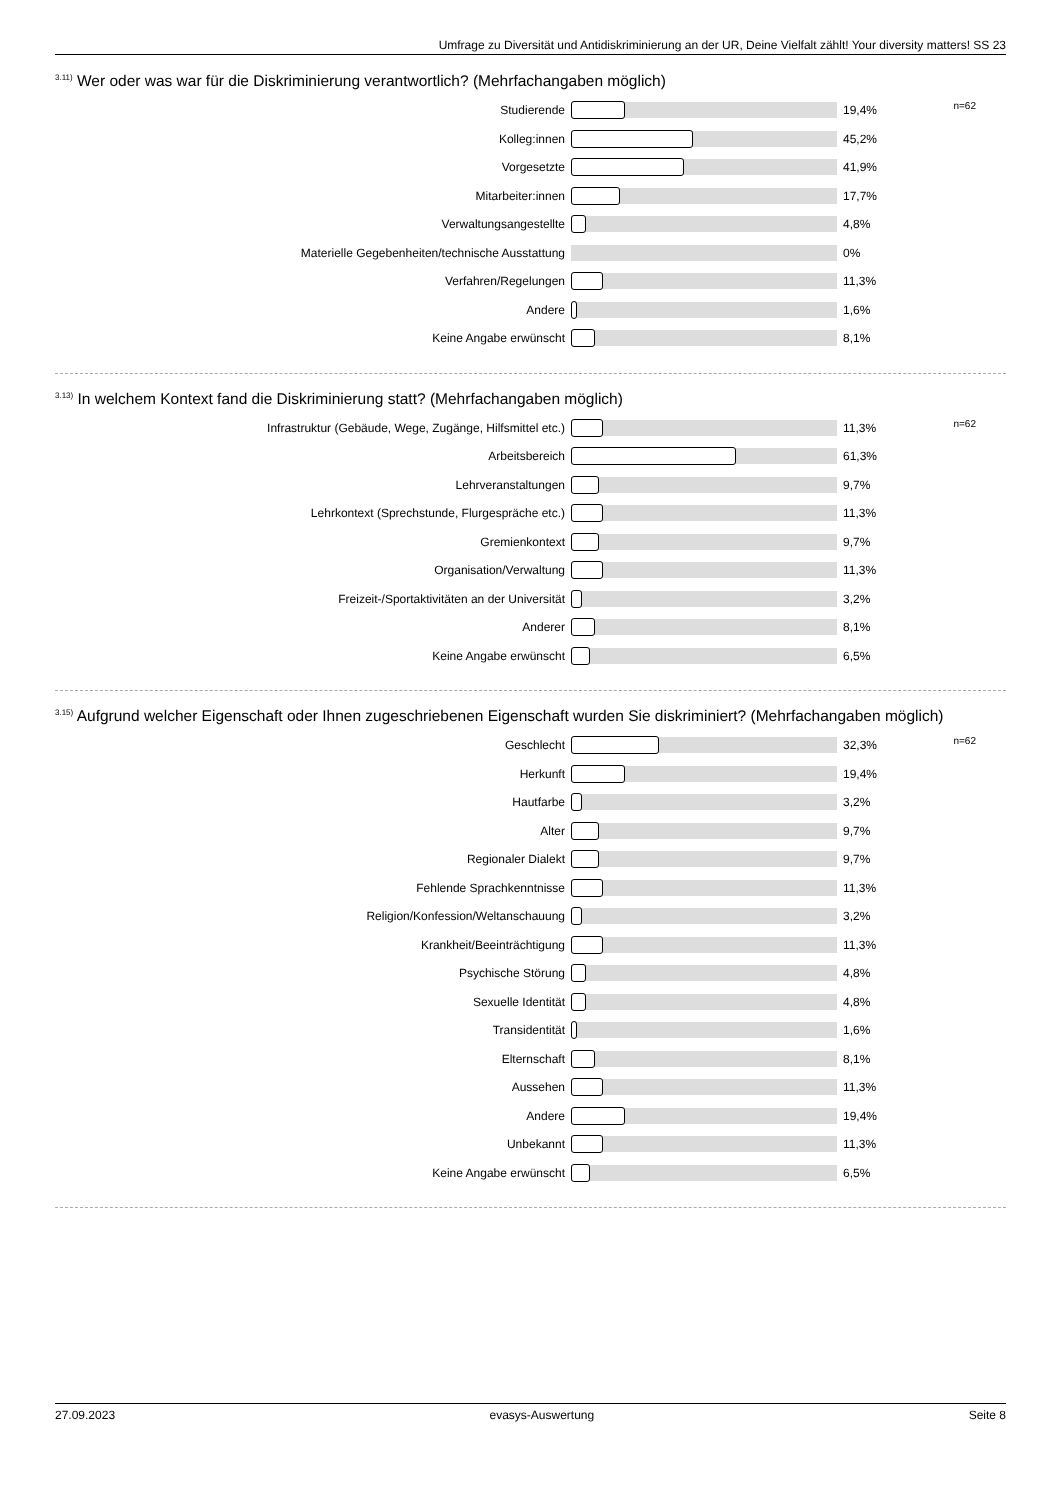Umfrage zu Diversität und Antidiskriminierung an der UR, Deine Vielfalt zählt! Your diversity matters! SS 23
<sup>3.11)</sup> Wer oder was war für die Diskriminierung verantwortlich? (Mehrfachangaben möglich)
n=62
Studierende 19,4%
Kolleg:innen 45,2%
Vorgesetzte 41,9%
Mitarbeiter:innen 17,7%
Verwaltungsangestellte 4,8%
Materielle Gegebenheiten/technische Ausstattung 0%
Verfahren/Regelungen 11,3%
Andere 1,6%
Keine Angabe erwünscht 8,1%
<sup>3.13)</sup> In welchem Kontext fand die Diskriminierung statt? (Mehrfachangaben möglich)
n=62
Infrastruktur (Gebäude, Wege, Zugänge, Hilfsmittel etc.) 11,3%
Arbeitsbereich 61,3%
Lehrveranstaltungen 9,7%
Lehrkontext (Sprechstunde, Flurgespräche etc.) 11,3%
Gremienkontext 9,7%
Organisation/Verwaltung 11,3%
Freizeit-/Sportaktivitäten an der Universität 3,2%
Anderer 8,1%
Keine Angabe erwünscht 6,5%
<sup>3.15)</sup> Aufgrund welcher Eigenschaft oder Ihnen zugeschriebenen Eigenschaft wurden Sie diskriminiert? (Mehrfachangaben möglich)
n=62
Geschlecht 32,3%
Herkunft 19,4%
Hautfarbe 3,2%
Alter 9,7%
Regionaler Dialekt 9,7%
Fehlende Sprachkenntnisse 11,3%
Religion/Konfession/Weltanschauung 3,2%
Krankheit/Beeinträchtigung 11,3%
Psychische Störung 4,8%
Sexuelle Identität 4,8%
Transidentität 1,6%
Elternschaft 8,1%
Aussehen 11,3%
Andere 19,4%
Unbekannt 11,3%
Keine Angabe erwünscht 6,5%
27.09.2023 evasys-Auswertung Seite 8